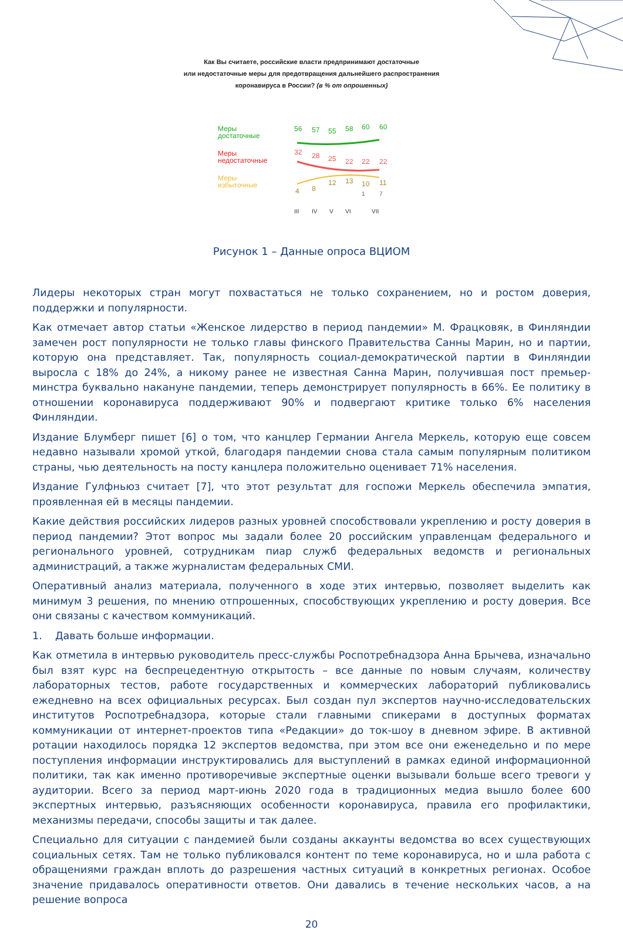Как Вы считаете, российские власти предпринимают достаточные
или недостаточные меры для предотвращения дальнейшего распространения
коронавируса в России? (в % от опрошенных)
Меры
достаточные
Меры
недостаточные
Меры
избыточные
56
57
55
58
60
60
32
28
25
22
22
22
4
8
12
13
10
11
1
7
III
IV
V
VI
VII
Рисунок 1 – Данные опроса ВЦИОМ
Лидеры некоторых стран могут похвастаться не только сохранением, но и ростом доверия, поддержки и популярности.
Как отмечает автор статьи «Женское лидерство в период пандемии» М. Фрацковяк, в Финляндии замечен рост популярности не только главы финского Правительства Санны Марин, но и партии, которую она представляет. Так, популярность социал-демократической партии в Финляндии выросла с 18% до 24%, а никому ранее не известная Санна Марин, получившая пост премьер-минстра буквально накануне пандемии, теперь демонстрирует популярность в 66%. Ее политику в отношении коронавируса поддерживают 90% и подвергают критике только 6% населения Финляндии.
Издание Блумберг пишет [6] о том, что канцлер Германии Ангела Меркель, которую еще совсем недавно называли хромой уткой, благодаря пандемии снова стала самым популярным политиком страны, чью деятельность на посту канцлера положительно оценивает 71% населения.
Издание Гулфньюз считает [7], что этот результат для госпожи Меркель обеспечила эмпатия, проявленная ей в месяцы пандемии.
Какие действия российских лидеров разных уровней способствовали укреплению и росту доверия в период пандемии? Этот вопрос мы задали более 20 российским управленцам федерального и регионального уровней, сотрудникам пиар служб федеральных ведомств и региональных администраций, а также журналистам федеральных СМИ.
Оперативный анализ материала, полученного в ходе этих интервью, позволяет выделить как минимум 3 решения, по мнению отпрошенных, способствующих укреплению и росту доверия. Все они связаны с качеством коммуникаций.
1. Давать больше информации.
Как отметила в интервью руководитель пресс-службы Роспотребнадзора Анна Брычева, изначально был взят курс на беспрецедентную открытость – все данные по новым случаям, количеству лабораторных тестов, работе государственных и коммерческих лабораторий публиковались ежедневно на всех официальных ресурсах. Был создан пул экспертов научно-исследовательских институтов Роспотребнадзора, которые стали главными спикерами в доступных форматах коммуникации от интернет-проектов типа «Редакции» до ток-шоу в дневном эфире. В активной ротации находилось порядка 12 экспертов ведомства, при этом все они еженедельно и по мере поступления информации инструктировались для выступлений в рамках единой информационной политики, так как именно противоречивые экспертные оценки вызывали больше всего тревоги у аудитории. Всего за период март-июнь 2020 года в традиционных медиа вышло более 600 экспертных интервью, разъясняющих особенности коронавируса, правила его профилактики, механизмы передачи, способы защиты и так далее.
Специально для ситуации с пандемией были созданы аккаунты ведомства во всех существующих социальных сетях. Там не только публиковался контент по теме коронавируса, но и шла работа с обращениями граждан вплоть до разрешения частных ситуаций в конкретных регионах. Особое значение придавалось оперативности ответов. Они давались в течение нескольких часов, а на решение вопроса
20